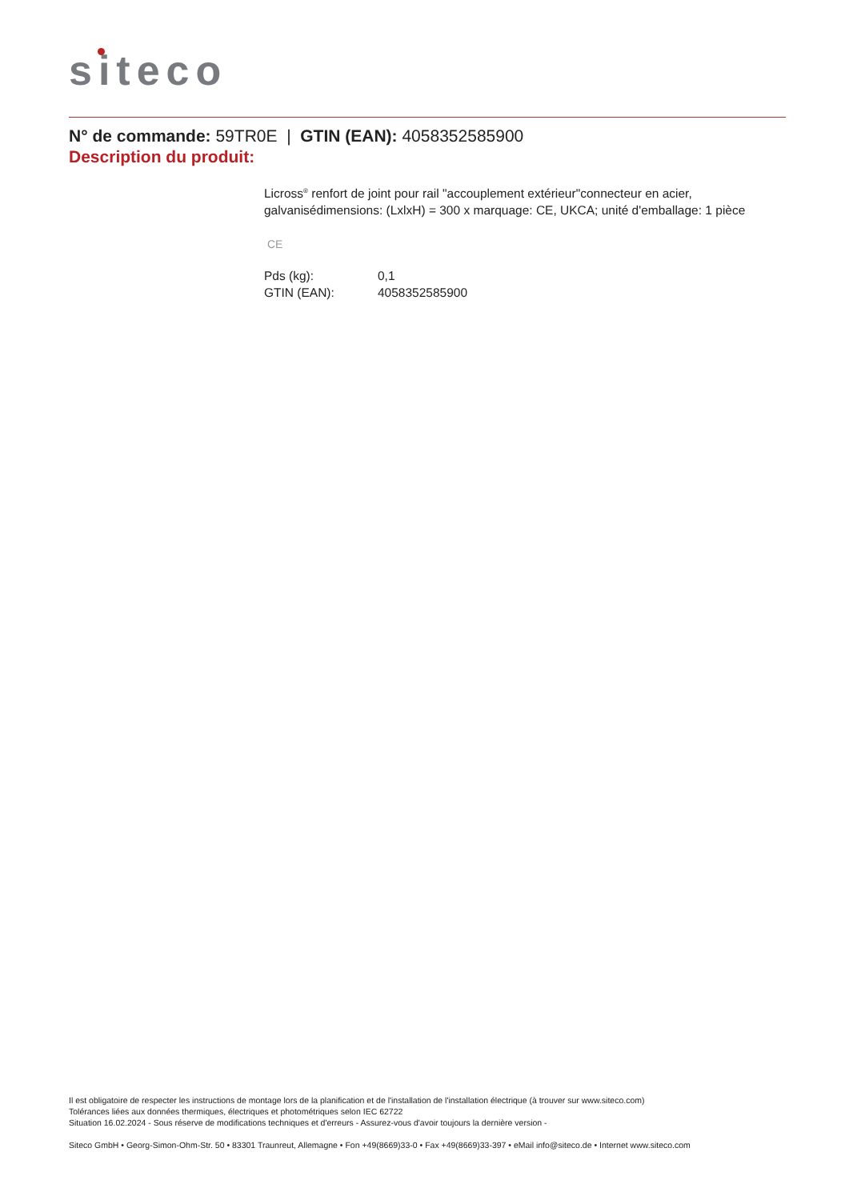siteco
N° de commande: 59TR0E | GTIN (EAN): 4058352585900
Description du produit:
Licross<sup>®</sup> renfort de joint pour rail "accouplement extérieur"connecteur en acier, galvanisédimensions: (LxlxH) = 300 x marquage: CE, UKCA; unité d'emballage: 1 pièce
CE
| Pds (kg): | 0,1 |
| GTIN (EAN): | 4058352585900 |
Il est obligatoire de respecter les instructions de montage lors de la planification et de l'installation de l'installation électrique (à trouver sur www.siteco.com)
Tolérances liées aux données thermiques, électriques et photométriques selon IEC 62722
Situation 16.02.2024 - Sous réserve de modifications techniques et d'erreurs - Assurez-vous d'avoir toujours la dernière version -
Siteco GmbH • Georg-Simon-Ohm-Str. 50 • 83301 Traunreut, Allemagne • Fon +49(8669)33-0 • Fax +49(8669)33-397 • eMail info@siteco.de • Internet www.siteco.com